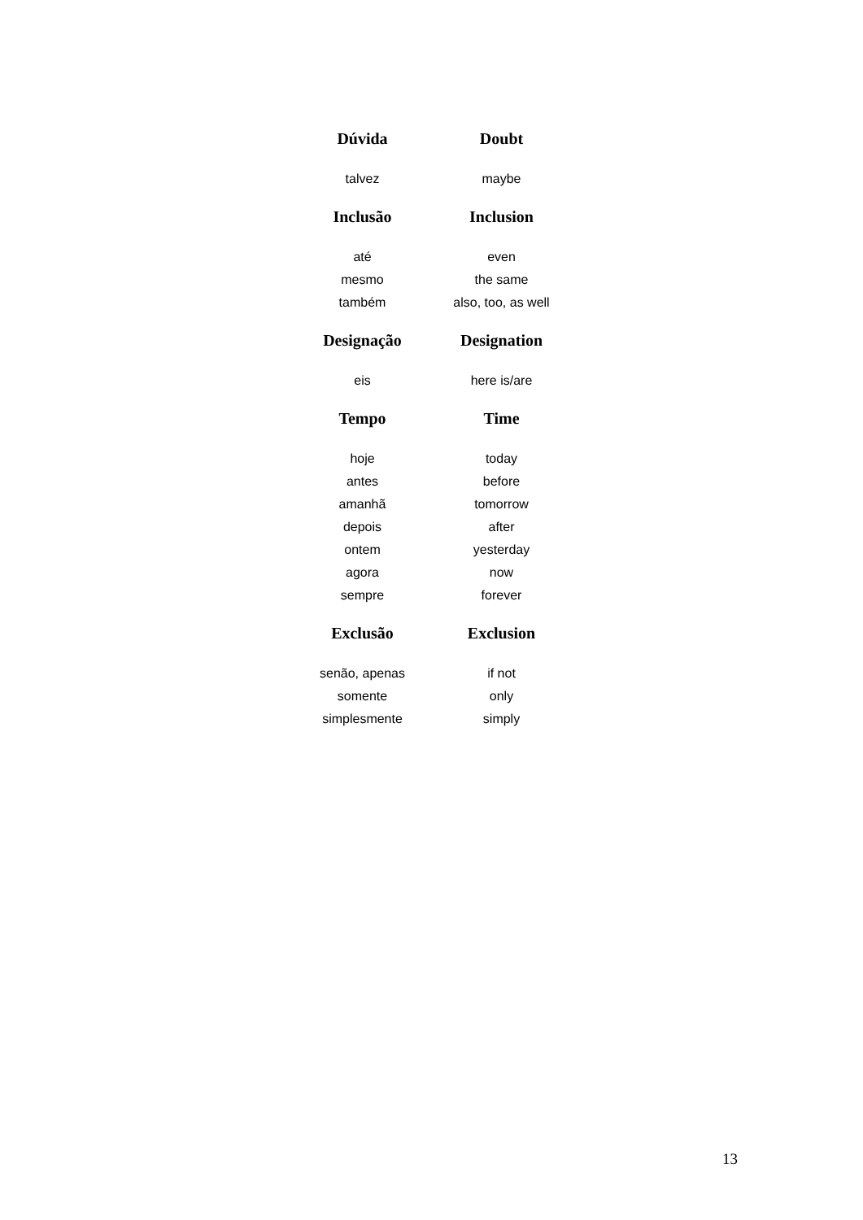| Dúvida | Doubt |
| --- | --- |
| talvez | maybe |
| Inclusão | Inclusion |
| até | even |
| mesmo | the same |
| também | also, too, as well |
| Designação | Designation |
| eis | here is/are |
| Tempo | Time |
| hoje | today |
| antes | before |
| amanhã | tomorrow |
| depois | after |
| ontem | yesterday |
| agora | now |
| sempre | forever |
| Exclusão | Exclusion |
| senão, apenas | if not |
| somente | only |
| simplesmente | simply |
13